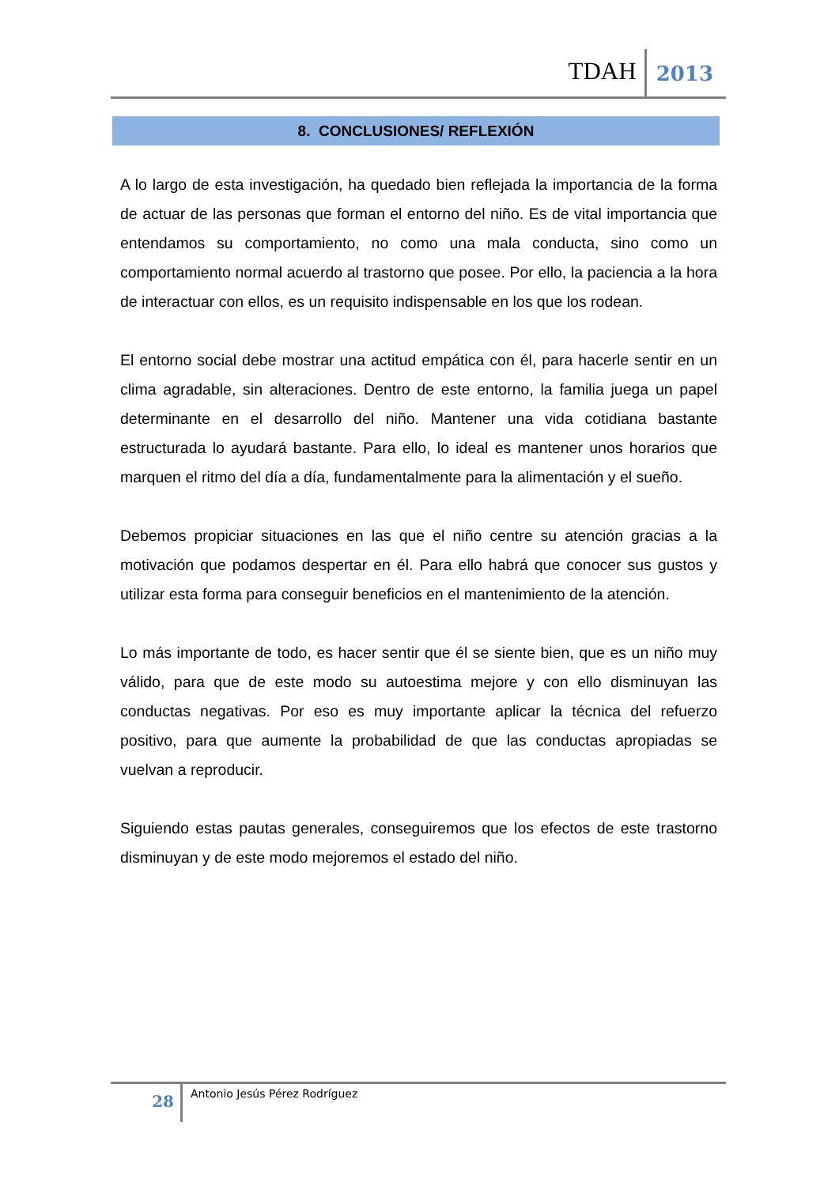TDAH 2013
8. CONCLUSIONES/ REFLEXIÓN
A lo largo de esta investigación, ha quedado bien reflejada la importancia de la forma de actuar de las personas que forman el entorno del niño. Es de vital importancia que entendamos su comportamiento, no como una mala conducta, sino como un comportamiento normal acuerdo al trastorno que posee. Por ello, la paciencia a la hora de interactuar con ellos, es un requisito indispensable en los que los rodean.
El entorno social debe mostrar una actitud empática con él, para hacerle sentir en un clima agradable, sin alteraciones. Dentro de este entorno, la familia juega un papel determinante en el desarrollo del niño. Mantener una vida cotidiana bastante estructurada lo ayudará bastante. Para ello, lo ideal es mantener unos horarios que marquen el ritmo del día a día, fundamentalmente para la alimentación y el sueño.
Debemos propiciar situaciones en las que el niño centre su atención gracias a la motivación que podamos despertar en él. Para ello habrá que conocer sus gustos y utilizar esta forma para conseguir beneficios en el mantenimiento de la atención.
Lo más importante de todo, es hacer sentir que él se siente bien, que es un niño muy válido, para que de este modo su autoestima mejore y con ello disminuyan las conductas negativas. Por eso es muy importante aplicar la técnica del refuerzo positivo, para que aumente la probabilidad de que las conductas apropiadas se vuelvan a reproducir.
Siguiendo estas pautas generales, conseguiremos que los efectos de este trastorno disminuyan y de este modo mejoremos el estado del niño.
28 Antonio Jesús Pérez Rodríguez